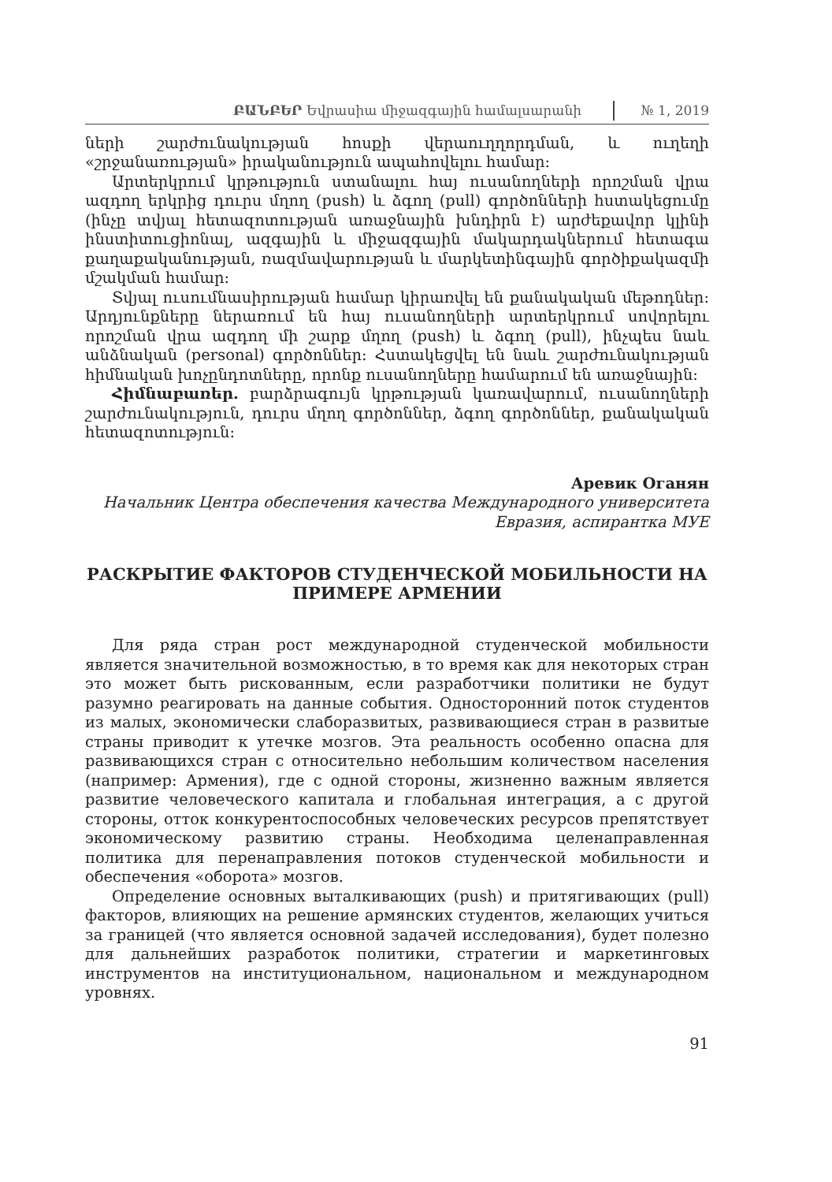ԲԱՆԲԵՐ Եվրասիա միջազգային համալսարանի
№ 1, 2019
ների շարժունակության հոսքի վերաուղղորդման, և ուղեղի «շրջանառության» իրականություն ապահովելու համար:
Արտերկրում կրթություն ստանալու հայ ուսանողների որոշման վրա ազդող երկրից դուրս մղող (push) և ձգող (pull) գործոնների հստակեցումը (ինչը տվյալ հետազոտության առաջնային խնդիրն է) արժեքավոր կլինի ինստիտուցիոնալ, ազգային և միջազգային մակարդակներում հետագա քաղաքականության, ռազմավարության և մարկետինգային գործիքակազմի մշակման համար:
Տվյալ ուսումնասիրության համար կիրառվել են քանակական մեթոդներ: Արդյունքները ներառում են հայ ուսանողների արտերկրում սովորելու որոշման վրա ազդող մի շարք մղող (push) և ձգող (pull), ինչպես նաև անձնական (personal) գործոններ: Հստակեցվել են նաև շարժունակության հիմնական խոչընդոտները, որոնք ուսանողները համարում են առաջնային:
Հիմնաբառեր. բարձրագույն կրթության կառավարում, ուսանողների շարժունակություն, դուրս մղող գործոններ, ձգող գործոններ, քանակական հետազոտություն:
Аревик Оганян
Начальник Центра обеспечения качества Международного университета Евразия, аспирантка МУЕ
РАСКРЫТИЕ ФАКТОРОВ СТУДЕНЧЕСКОЙ МОБИЛЬНОСТИ НА ПРИМЕРЕ АРМЕНИИ
Для ряда стран рост международной студенческой мобильности является значительной возможностью, в то время как для некоторых стран это может быть рискованным, если разработчики политики не будут разумно реагировать на данные события. Односторонний поток студентов из малых, экономически слаборазвитых, развивающиеся стран в развитые страны приводит к утечке мозгов. Эта реальность особенно опасна для развивающихся стран с относительно небольшим количеством населения (например: Армения), где с одной стороны, жизненно важным является развитие человеческого капитала и глобальная интеграция, а с другой стороны, отток конкурентоспособных человеческих ресурсов препятствует экономическому развитию страны. Необходима целенаправленная политика для перенаправления потоков студенческой мобильности и обеспечения «оборота» мозгов.
Определение основных выталкивающих (push) и притягивающих (pull) факторов, влияющих на решение армянских студентов, желающих учиться за границей (что является основной задачей исследования), будет полезно для дальнейших разработок политики, стратегии и маркетинговых инструментов на институциональном, национальном и международном уровнях.
91